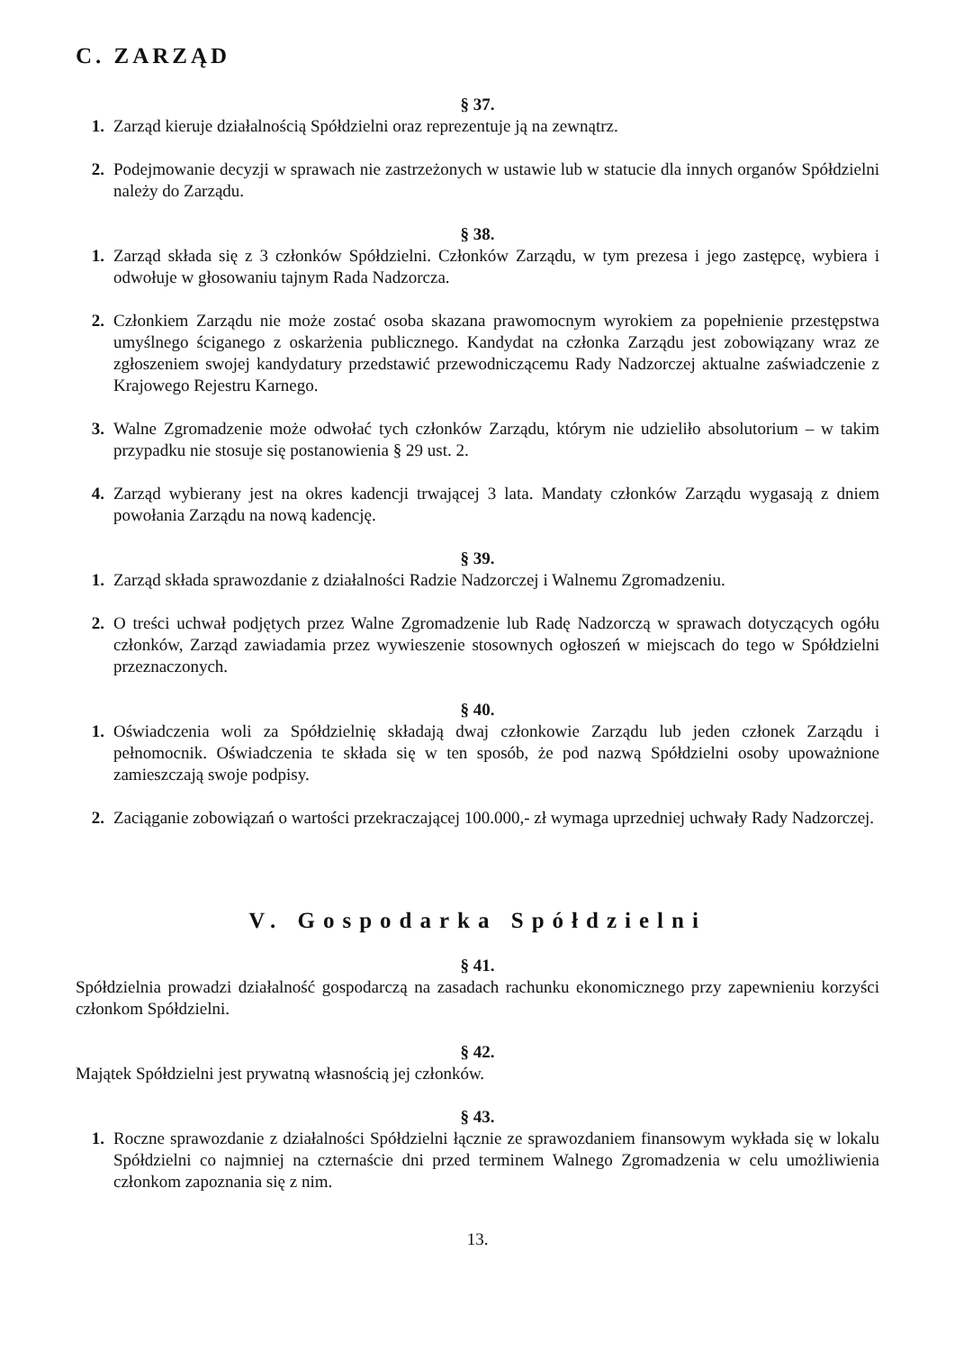C. ZARZĄD
§ 37.
1. Zarząd kieruje działalnością Spółdzielni oraz reprezentuje ją na zewnątrz.
2. Podejmowanie decyzji w sprawach nie zastrzeżonych w ustawie lub w statucie dla innych organów Spółdzielni należy do Zarządu.
§ 38.
1. Zarząd składa się z 3 członków Spółdzielni. Członków Zarządu, w tym prezesa i jego zastępcę, wybiera i odwołuje w głosowaniu tajnym Rada Nadzorcza.
2. Członkiem Zarządu nie może zostać osoba skazana prawomocnym wyrokiem za popełnienie przestępstwa umyślnego ściganego z oskarżenia publicznego. Kandydat na członka Zarządu jest zobowiązany wraz ze zgłoszeniem swojej kandydatury przedstawić przewodniczącemu Rady Nadzorczej aktualne zaświadczenie z Krajowego Rejestru Karnego.
3. Walne Zgromadzenie może odwołać tych członków Zarządu, którym nie udzieliło absolutorium – w takim przypadku nie stosuje się postanowienia § 29 ust. 2.
4. Zarząd wybierany jest na okres kadencji trwającej 3 lata. Mandaty członków Zarządu wygasają z dniem powołania Zarządu na nową kadencję.
§ 39.
1. Zarząd składa sprawozdanie z działalności Radzie Nadzorczej i Walnemu Zgromadzeniu.
2. O treści uchwał podjętych przez Walne Zgromadzenie lub Radę Nadzorczą w sprawach dotyczących ogółu członków, Zarząd zawiadamia przez wywieszenie stosownych ogłoszeń w miejscach do tego w Spółdzielni przeznaczonych.
§ 40.
1. Oświadczenia woli za Spółdzielnię składają dwaj członkowie Zarządu lub jeden członek Zarządu i pełnomocnik. Oświadczenia te składa się w ten sposób, że pod nazwą Spółdzielni osoby upoważnione zamieszczają swoje podpisy.
2. Zaciąganie zobowiązań o wartości przekraczającej 100.000,- zł wymaga uprzedniej uchwały Rady Nadzorczej.
V. Gospodarka Spółdzielni
§ 41.
Spółdzielnia prowadzi działalność gospodarczą na zasadach rachunku ekonomicznego przy zapewnieniu korzyści członkom Spółdzielni.
§ 42.
Majątek Spółdzielni jest prywatną własnością jej członków.
§ 43.
1. Roczne sprawozdanie z działalności Spółdzielni łącznie ze sprawozdaniem finansowym wykłada się w lokalu Spółdzielni co najmniej na czternaście dni przed terminem Walnego Zgromadzenia w celu umożliwienia członkom zapoznania się z nim.
13.